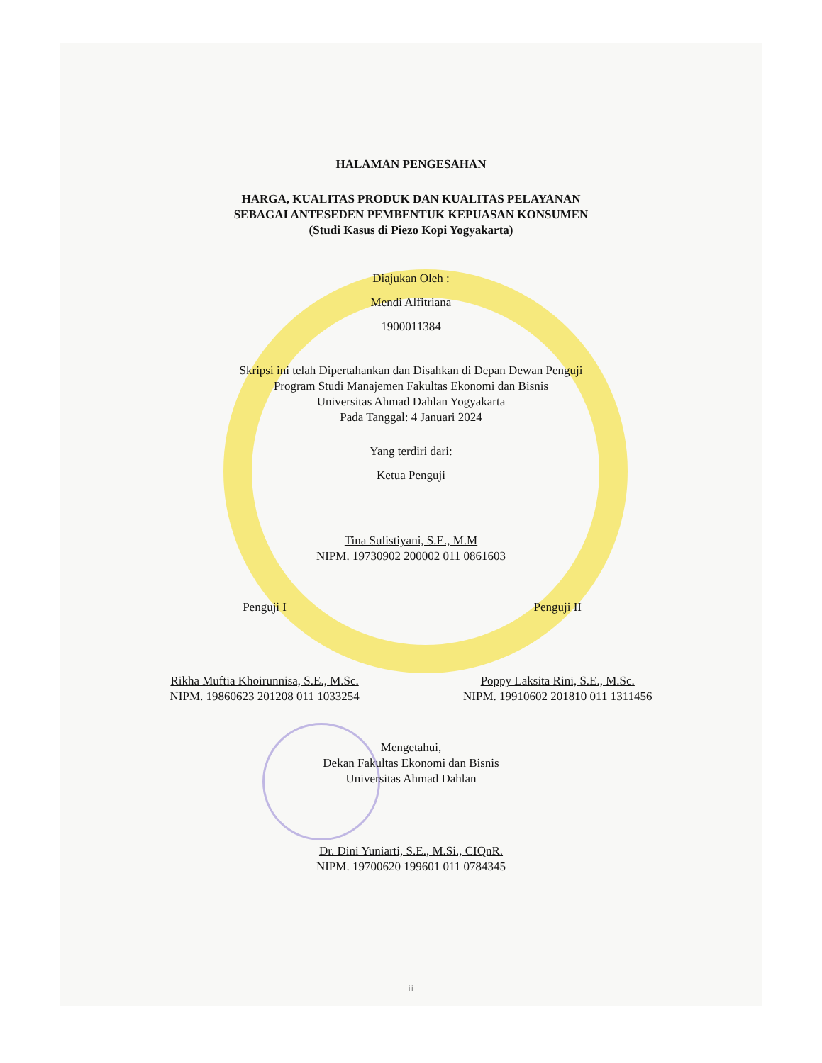HALAMAN PENGESAHAN
HARGA, KUALITAS PRODUK DAN KUALITAS PELAYANAN
SEBAGAI ANTESEDEN PEMBENTUK KEPUASAN KONSUMEN
(Studi Kasus di Piezo Kopi Yogyakarta)
Diajukan Oleh :
Mendi Alfitriana
1900011384
Skripsi ini telah Dipertahankan dan Disahkan di Depan Dewan Penguji
Program Studi Manajemen Fakultas Ekonomi dan Bisnis
Universitas Ahmad Dahlan Yogyakarta
Pada Tanggal: 4 Januari 2024
Yang terdiri dari:
Ketua Penguji
Tina Sulistiyani, S.E., M.M
NIPM. 19730902 200002 011 0861603
Penguji I
Rikha Muftia Khoirunnisa, S.E., M.Sc.
NIPM. 19860623 201208 011 1033254
Penguji II
Poppy Laksita Rini, S.E., M.Sc.
NIPM. 19910602 201810 011 1311456
Mengetahui,
Dekan Fakultas Ekonomi dan Bisnis
Universitas Ahmad Dahlan
Dr. Dini Yuniarti, S.E., M.Si., CIQnR.
NIPM. 19700620 199601 011 0784345
iii